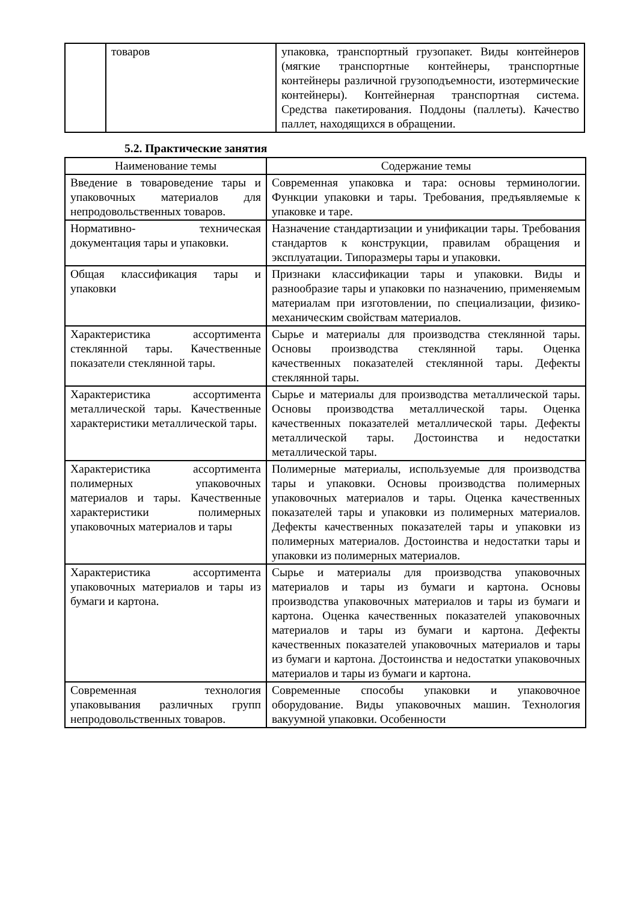| | товаров | упаковка, транспортный грузопакет. Виды контейнеров (мягкие транспортные контейнеры, транспортные контейнеры различной грузоподъемности, изотермические контейнеры). Контейнерная транспортная система. Средства пакетирования. Поддоны (паллеты). Качество паллет, находящихся в обращении. |
5.2. Практические занятия
| Наименование темы | Содержание темы |
| --- | --- |
| Введение в товароведение тары и упаковочных материалов для непродовольственных товаров. | Современная упаковка и тара: основы терминологии. Функции упаковки и тары. Требования, предъявляемые к упаковке и таре. |
| Нормативно- техническая документация тары и упаковки. | Назначение стандартизации и унификации тары. Требования стандартов к конструкции, правилам обращения и эксплуатации. Типоразмеры тары и упаковки. |
| Общая классификация тары и упаковки | Признаки классификации тары и упаковки. Виды и разнообразие тары и упаковки по назначению, применяемым материалам при изготовлении, по специализации, физико- механическим свойствам материалов. |
| Характеристика ассортимента стеклянной тары. Качественные показатели стеклянной тары. | Сырье и материалы для производства стеклянной тары. Основы производства стеклянной тары. Оценка качественных показателей стеклянной тары. Дефекты стеклянной тары. |
| Характеристика ассортимента металлической тары. Качественные характеристики металлической тары. | Сырье и материалы для производства металлической тары. Основы производства металлической тары. Оценка качественных показателей металлической тары. Дефекты металлической тары. Достоинства и недостатки металлической тары. |
| Характеристика ассортимента полимерных упаковочных материалов и тары. Качественные характеристики полимерных упаковочных материалов и тары | Полимерные материалы, используемые для производства тары и упаковки. Основы производства полимерных упаковочных материалов и тары. Оценка качественных показателей тары и упаковки из полимерных материалов. Дефекты качественных показателей тары и упаковки из полимерных материалов. Достоинства и недостатки тары и упаковки из полимерных материалов. |
| Характеристика ассортимента упаковочных материалов и тары из бумаги и картона. | Сырье и материалы для производства упаковочных материалов и тары из бумаги и картона. Основы производства упаковочных материалов и тары из бумаги и картона. Оценка качественных показателей упаковочных материалов и тары из бумаги и картона. Дефекты качественных показателей упаковочных материалов и тары из бумаги и картона. Достоинства и недостатки упаковочных материалов и тары из бумаги и картона. |
| Современная технология упаковывания различных групп непродовольственных товаров. | Современные способы упаковки и упаковочное оборудование. Виды упаковочных машин. Технология вакуумной упаковки. Особенности |